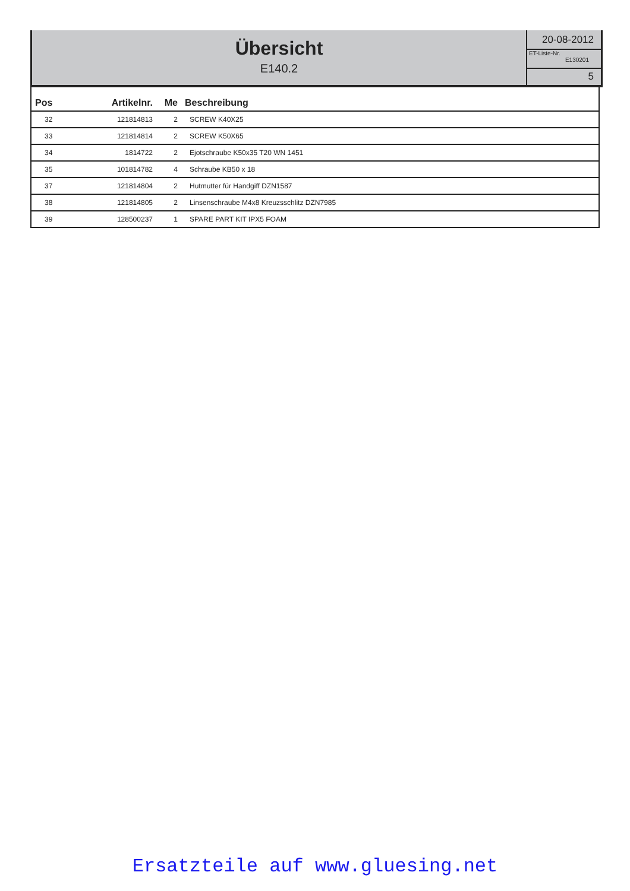Übersicht
E140.2
20-08-2012
ET-Liste-Nr.
E130201
5
| Pos | Artikelnr. | Me | Beschreibung |
| --- | --- | --- | --- |
| 32 | 121814813 | 2 | SCREW K40X25 |
| 33 | 121814814 | 2 | SCREW K50X65 |
| 34 | 1814722 | 2 | Ejotschraube K50x35 T20 WN 1451 |
| 35 | 101814782 | 4 | Schraube KB50 x 18 |
| 37 | 121814804 | 2 | Hutmutter für Handgiff DZN1587 |
| 38 | 121814805 | 2 | Linsenschraube M4x8 Kreuzsschlitz DZN7985 |
| 39 | 128500237 | 1 | SPARE PART KIT IPX5 FOAM |
Ersatzteile auf www.gluesing.net